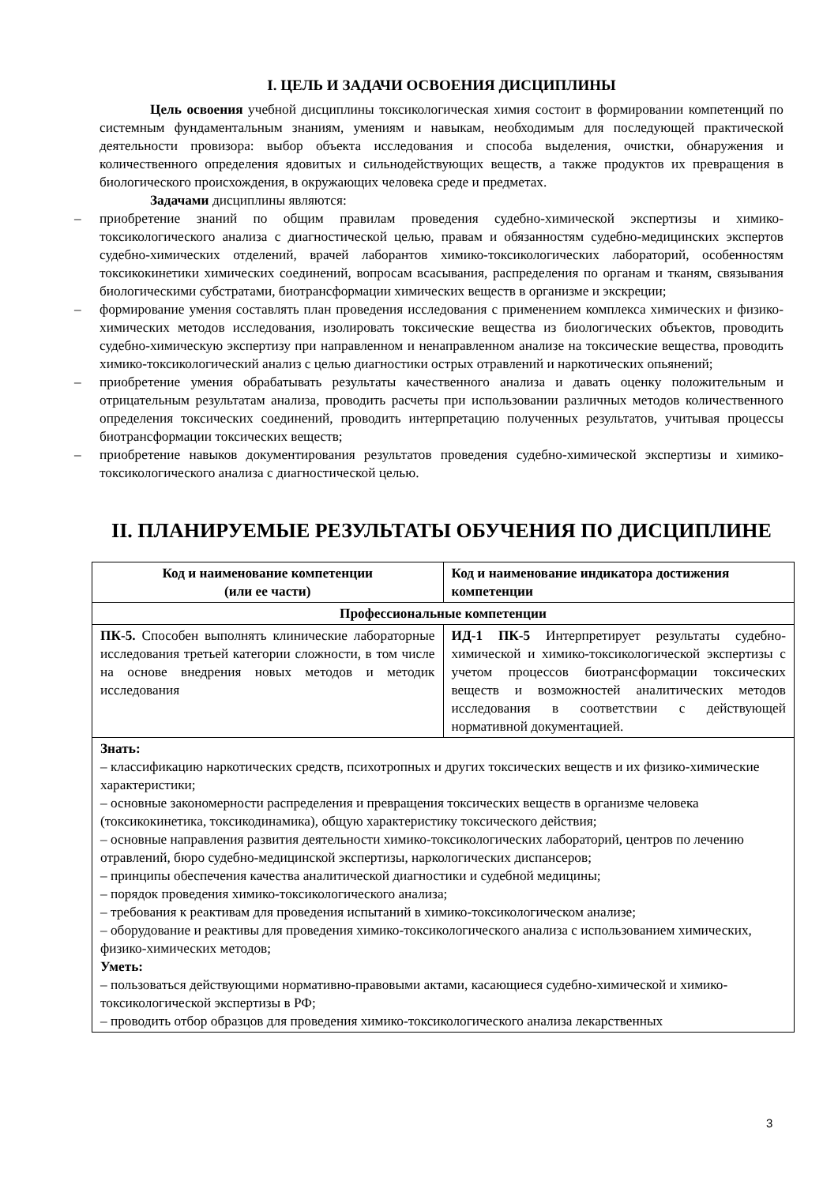I. ЦЕЛЬ И ЗАДАЧИ ОСВОЕНИЯ ДИСЦИПЛИНЫ
Цель освоения учебной дисциплины токсикологическая химия состоит в формировании компетенций по системным фундаментальным знаниям, умениям и навыкам, необходимым для последующей практической деятельности провизора: выбор объекта исследования и способа выделения, очистки, обнаружения и количественного определения ядовитых и сильнодействующих веществ, а также продуктов их превращения в биологического происхождения, в окружающих человека среде и предметах.
Задачами дисциплины являются:
– приобретение знаний по общим правилам проведения судебно-химической экспертизы и химико-токсикологического анализа с диагностической целью, правам и обязанностям судебно-медицинских экспертов судебно-химических отделений, врачей лаборантов химико-токсикологических лабораторий, особенностям токсикокинетики химических соединений, вопросам всасывания, распределения по органам и тканям, связывания биологическими субстратами, биотрансформации химических веществ в организме и экскреции;
– формирование умения составлять план проведения исследования с применением комплекса химических и физико-химических методов исследования, изолировать токсические вещества из биологических объектов, проводить судебно-химическую экспертизу при направленном и ненаправленном анализе на токсические вещества, проводить химико-токсикологический анализ с целью диагностики острых отравлений и наркотических опьянений;
– приобретение умения обрабатывать результаты качественного анализа и давать оценку положительным и отрицательным результатам анализа, проводить расчеты при использовании различных методов количественного определения токсических соединений, проводить интерпретацию полученных результатов, учитывая процессы биотрансформации токсических веществ;
– приобретение навыков документирования результатов проведения судебно-химической экспертизы и химико-токсикологического анализа с диагностической целью.
II. ПЛАНИРУЕМЫЕ РЕЗУЛЬТАТЫ ОБУЧЕНИЯ ПО ДИСЦИПЛИНЕ
| Код и наименование компетенции (или ее части) | Код и наименование индикатора достижения компетенции |
| --- | --- |
| Профессиональные компетенции | |
| ПК-5. Способен выполнять клинические лабораторные исследования третьей категории сложности, в том числе на основе внедрения новых методов и методик исследования | ИД-1 ПК-5 Интерпретирует результаты судебно-химической и химико-токсикологической экспертизы с учетом процессов биотрансформации токсических веществ и возможностей аналитических методов исследования в соответствии с действующей нормативной документацией. |
| Знать: – классификацию наркотических средств, психотропных и других токсических веществ и их физико-химические характеристики; – основные закономерности распределения и превращения токсических веществ в организме человека (токсикокинетика, токсикодинамика), общую характеристику токсического действия; – основные направления развития деятельности химико-токсикологических лабораторий, центров по лечению отравлений, бюро судебно-медицинской экспертизы, наркологических диспансеров; – принципы обеспечения качества аналитической диагностики и судебной медицины; – порядок проведения химико-токсикологического анализа; – требования к реактивам для проведения испытаний в химико-токсикологическом анализе; – оборудование и реактивы для проведения химико-токсикологического анализа с использованием химических, физико-химических методов; Уметь: – пользоваться действующими нормативно-правовыми актами, касающиеся судебно-химической и химико-токсикологической экспертизы в РФ; – проводить отбор образцов для проведения химико-токсикологического анализа лекарственных | |
3